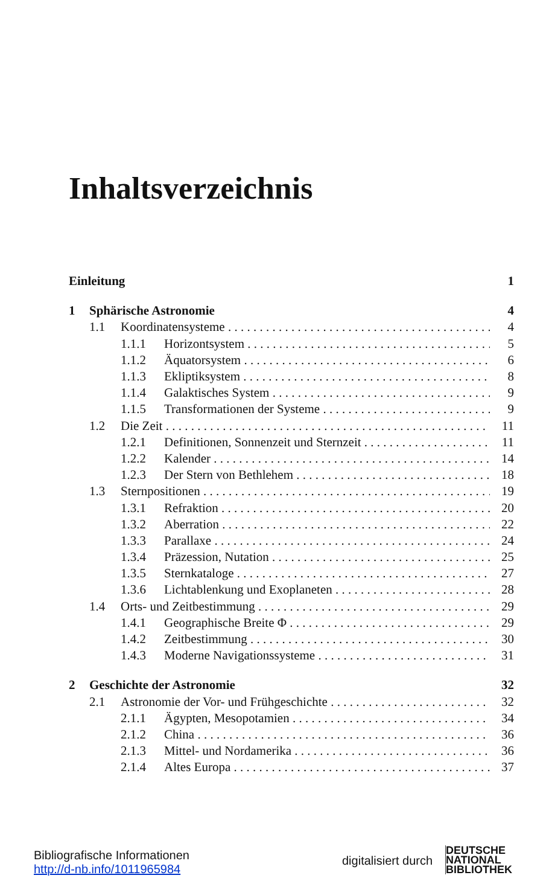Inhaltsverzeichnis
Einleitung 1
1 Sphärische Astronomie 4
1.1 Koordinatensysteme 4
1.1.1 Horizontsystem 5
1.1.2 Äquatorsystem 6
1.1.3 Ekliptiksystem 8
1.1.4 Galaktisches System 9
1.1.5 Transformationen der Systeme 9
1.2 Die Zeit 11
1.2.1 Definitionen, Sonnenzeit und Sternzeit 11
1.2.2 Kalender 14
1.2.3 Der Stern von Bethlehem 18
1.3 Sternpositionen 19
1.3.1 Refraktion 20
1.3.2 Aberration 22
1.3.3 Parallaxe 24
1.3.4 Präzession, Nutation 25
1.3.5 Sternkataloge 27
1.3.6 Lichtablenkung und Exoplaneten 28
1.4 Orts- und Zeitbestimmung 29
1.4.1 Geographische Breite Φ 29
1.4.2 Zeitbestimmung 30
1.4.3 Moderne Navigationssysteme 31
2 Geschichte der Astronomie 32
2.1 Astronomie der Vor- und Frühgeschichte 32
2.1.1 Ägypten, Mesopotamien 34
2.1.2 China 36
2.1.3 Mittel- und Nordamerika 36
2.1.4 Altes Europa 37
Bibliografische Informationen
http://d-nb.info/1011965984
digitalisiert durch
DEUTSCHE
NATIONAL
BIBLIOTHEK